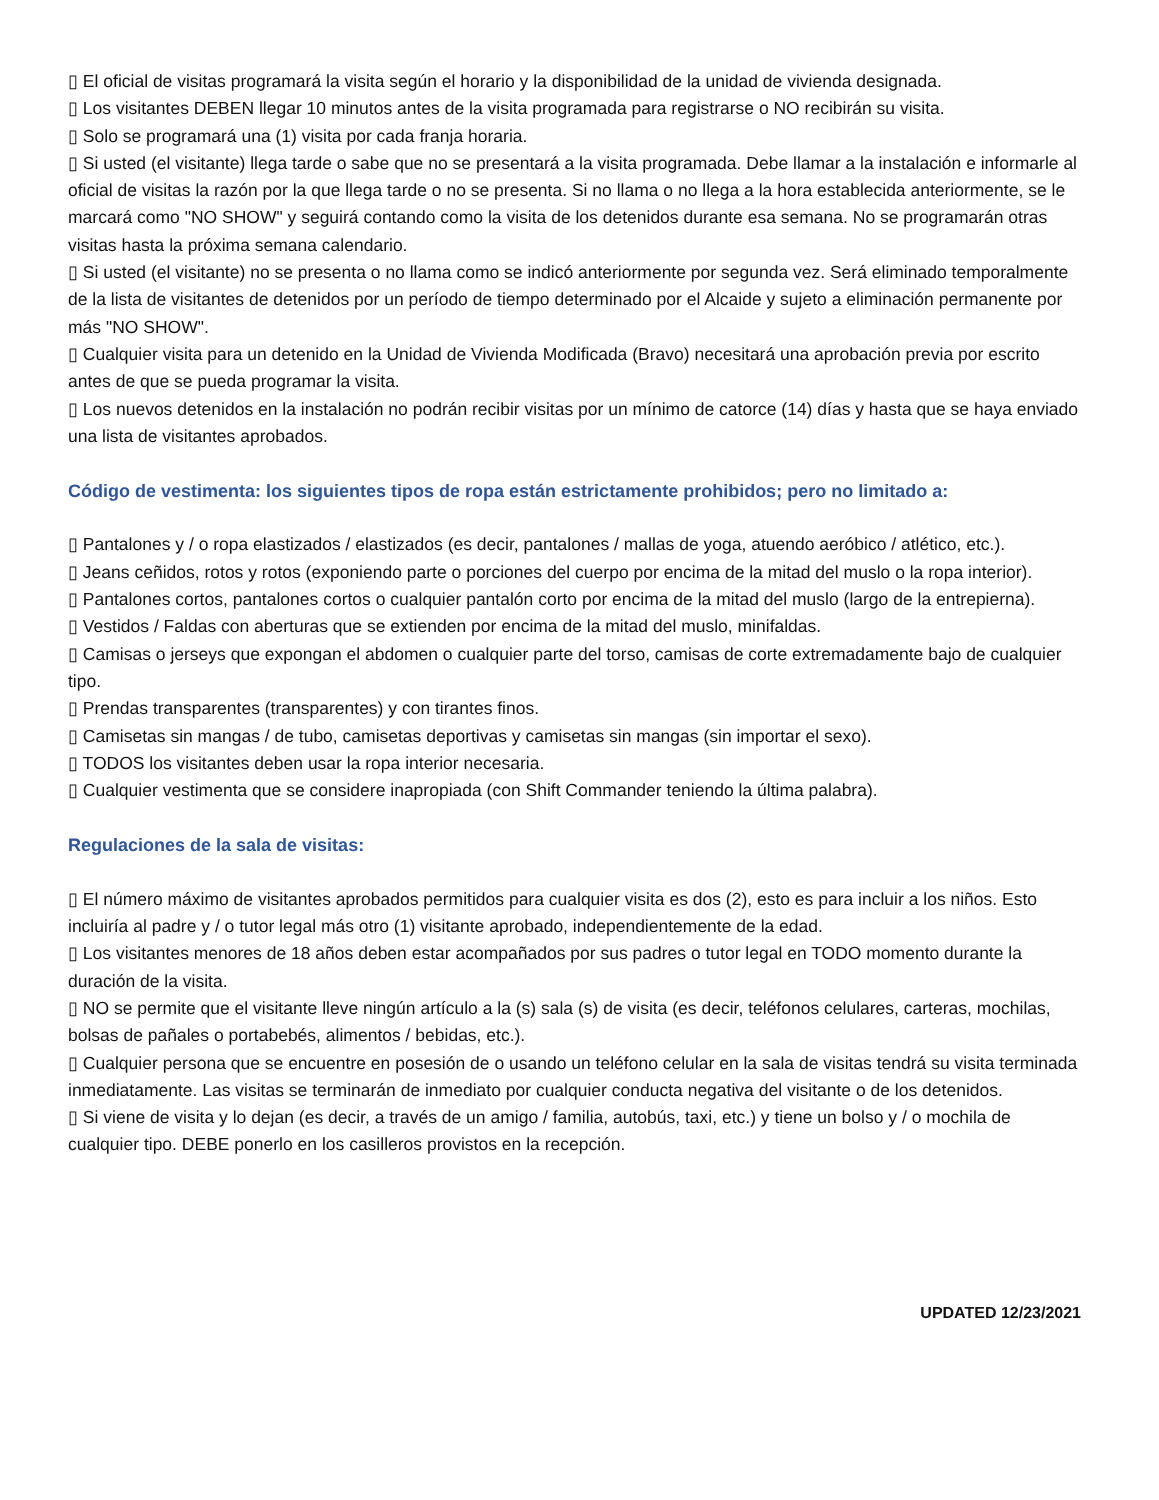▯ El oficial de visitas programará la visita según el horario y la disponibilidad de la unidad de vivienda designada.
▯ Los visitantes DEBEN llegar 10 minutos antes de la visita programada para registrarse o NO recibirán su visita.
▯ Solo se programará una (1) visita por cada franja horaria.
▯ Si usted (el visitante) llega tarde o sabe que no se presentará a la visita programada. Debe llamar a la instalación e informarle al oficial de visitas la razón por la que llega tarde o no se presenta. Si no llama o no llega a la hora establecida anteriormente, se le marcará como "NO SHOW" y seguirá contando como la visita de los detenidos durante esa semana. No se programarán otras visitas hasta la próxima semana calendario.
▯ Si usted (el visitante) no se presenta o no llama como se indicó anteriormente por segunda vez. Será eliminado temporalmente de la lista de visitantes de detenidos por un período de tiempo determinado por el Alcaide y sujeto a eliminación permanente por más "NO SHOW".
▯ Cualquier visita para un detenido en la Unidad de Vivienda Modificada (Bravo) necesitará una aprobación previa por escrito antes de que se pueda programar la visita.
▯ Los nuevos detenidos en la instalación no podrán recibir visitas por un mínimo de catorce (14) días y hasta que se haya enviado una lista de visitantes aprobados.
Código de vestimenta: los siguientes tipos de ropa están estrictamente prohibidos; pero no limitado a:
▯ Pantalones y / o ropa elastizados / elastizados (es decir, pantalones / mallas de yoga, atuendo aeróbico / atlético, etc.).
▯ Jeans ceñidos, rotos y rotos (exponiendo parte o porciones del cuerpo por encima de la mitad del muslo o la ropa interior).
▯ Pantalones cortos, pantalones cortos o cualquier pantalón corto por encima de la mitad del muslo (largo de la entrepierna).
▯ Vestidos / Faldas con aberturas que se extienden por encima de la mitad del muslo, minifaldas.
▯ Camisas o jerseys que expongan el abdomen o cualquier parte del torso, camisas de corte extremadamente bajo de cualquier tipo.
▯ Prendas transparentes (transparentes) y con tirantes finos.
▯ Camisetas sin mangas / de tubo, camisetas deportivas y camisetas sin mangas (sin importar el sexo).
▯ TODOS los visitantes deben usar la ropa interior necesaria.
▯ Cualquier vestimenta que se considere inapropiada (con Shift Commander teniendo la última palabra).
Regulaciones de la sala de visitas:
▯ El número máximo de visitantes aprobados permitidos para cualquier visita es dos (2), esto es para incluir a los niños. Esto incluiría al padre y / o tutor legal más otro (1) visitante aprobado, independientemente de la edad.
▯ Los visitantes menores de 18 años deben estar acompañados por sus padres o tutor legal en TODO momento durante la duración de la visita.
▯ NO se permite que el visitante lleve ningún artículo a la (s) sala (s) de visita (es decir, teléfonos celulares, carteras, mochilas, bolsas de pañales o portabebés, alimentos / bebidas, etc.).
▯ Cualquier persona que se encuentre en posesión de o usando un teléfono celular en la sala de visitas tendrá su visita terminada inmediatamente. Las visitas se terminarán de inmediato por cualquier conducta negativa del visitante o de los detenidos.
▯ Si viene de visita y lo dejan (es decir, a través de un amigo / familia, autobús, taxi, etc.) y tiene un bolso y / o mochila de cualquier tipo. DEBE ponerlo en los casilleros provistos en la recepción.
UPDATED 12/23/2021